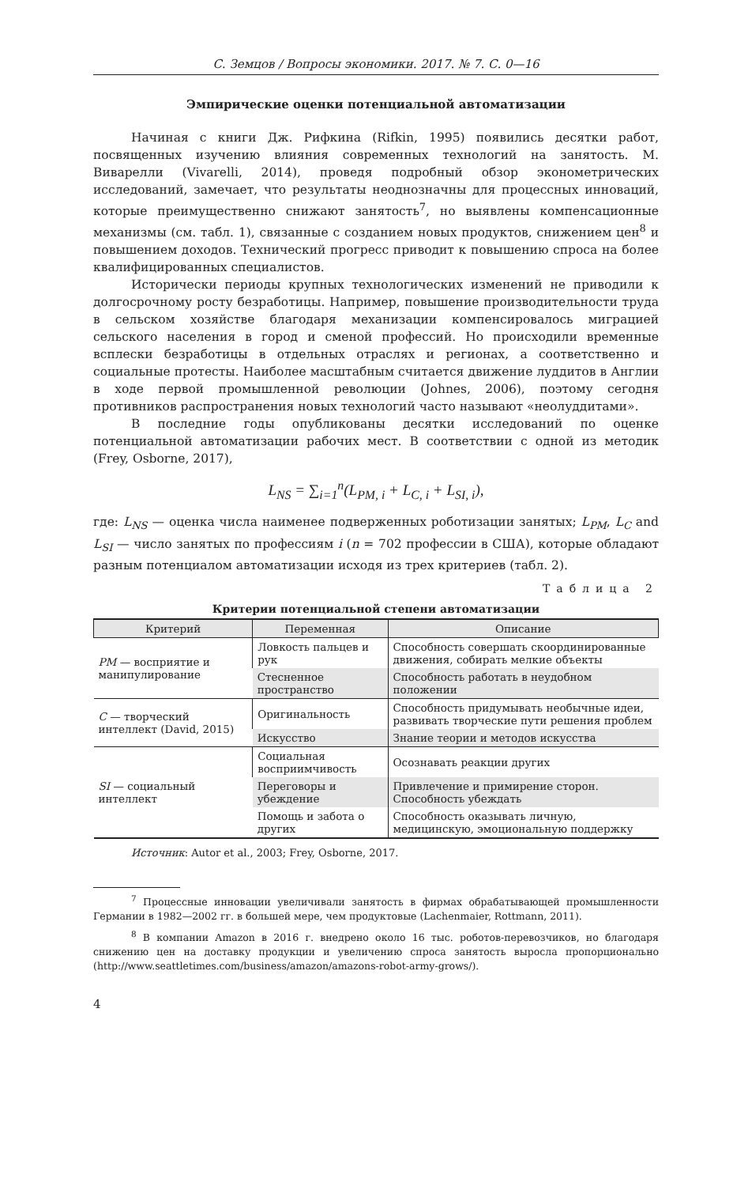С. Земцов / Вопросы экономики. 2017. № 7. С. 0—16
Эмпирические оценки потенциальной автоматизации
Начиная с книги Дж. Рифкина (Rifkin, 1995) появились десятки работ, посвященных изучению влияния современных технологий на занятость. М. Виварелли (Vivarelli, 2014), проведя подробный обзор эконометрических исследований, замечает, что результаты неоднозначны для процессных инноваций, которые преимущественно снижают занятость<sup>7</sup>, но выявлены компенсационные механизмы (см. табл. 1), связанные с созданием новых продуктов, снижением цен<sup>8</sup> и повышением доходов. Технический прогресс приводит к повышению спроса на более квалифицированных специалистов.
Исторически периоды крупных технологических изменений не приводили к долгосрочному росту безработицы. Например, повышение производительности труда в сельском хозяйстве благодаря механизации компенсировалось миграцией сельского населения в город и сменой профессий. Но происходили временные всплески безработицы в отдельных отраслях и регионах, а соответственно и социальные протесты. Наиболее масштабным считается движение луддитов в Англии в ходе первой промышленной революции (Johnes, 2006), поэтому сегодня противников распространения новых технологий часто называют «неолуддитами».
В последние годы опубликованы десятки исследований по оценке потенциальной автоматизации рабочих мест. В соответствии с одной из методик (Frey, Osborne, 2017),
L<sub>NS</sub> = ∑<sub>i=1</sub><sup>n</sup>(L<sub>PM, i</sub> + L<sub>C, i</sub> + L<sub>SI, i</sub>),
где: L<sub>NS</sub> — оценка числа наименее подверженных роботизации занятых; L<sub>PM</sub>, L<sub>C</sub> and L<sub>SI</sub> — число занятых по профессиям i (n = 702 профессии в США), которые обладают разным потенциалом автоматизации исходя из трех критериев (табл. 2).
Таблица 2
Критерии потенциальной степени автоматизации
| Критерий | Переменная | Описание |
| --- | --- | --- |
| PM — восприятие и манипулирование | Ловкость пальцев и рук | Способность совершать скоординированные движения, собирать мелкие объекты |
| | Стесненное пространство | Способность работать в неудобном положении |
| C — творческий интеллект (David, 2015) | Оригинальность | Способность придумывать необычные идеи, развивать творческие пути решения проблем |
| | Искусство | Знание теории и методов искусства |
| SI — социальный интеллект | Социальная восприимчивость | Осознавать реакции других |
| | Переговоры и убеждение | Привлечение и примирение сторон. Способность убеждать |
| | Помощь и забота о других | Способность оказывать личную, медицинскую, эмоциональную поддержку |
Источник: Autor et al., 2003; Frey, Osborne, 2017.
<sup>7</sup> Процессные инновации увеличивали занятость в фирмах обрабатывающей промышленности Германии в 1982—2002 гг. в большей мере, чем продуктовые (Lachenmaier, Rottmann, 2011).
<sup>8</sup> В компании Amazon в 2016 г. внедрено около 16 тыс. роботов-перевозчиков, но благодаря снижению цен на доставку продукции и увеличению спроса занятость выросла пропорционально (http://www.seattletimes.com/business/amazon/amazons-robot-army-grows/).
4